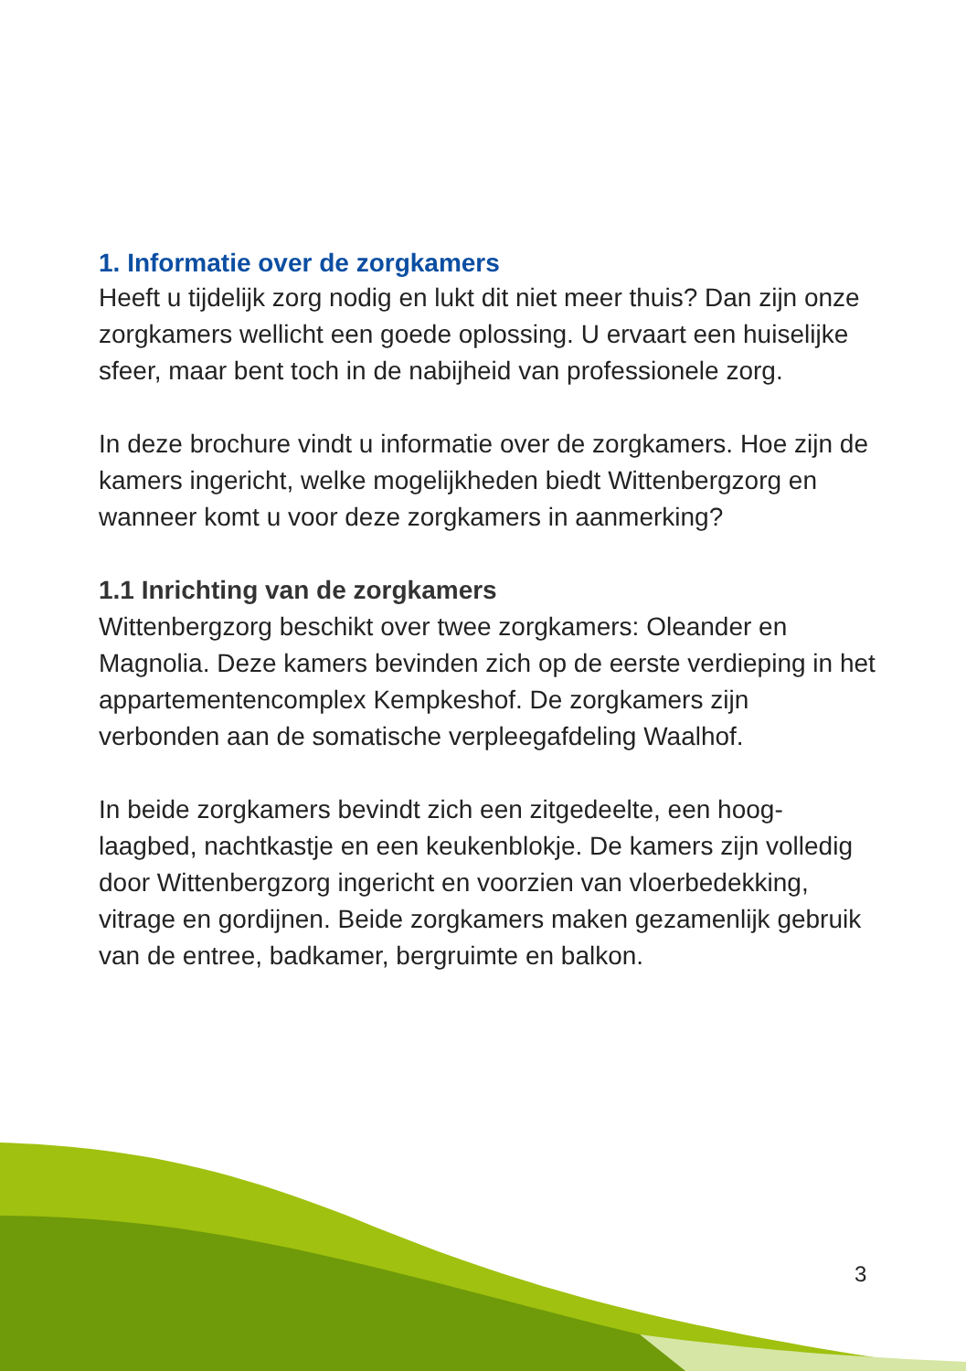1. Informatie over de zorgkamers
Heeft u tijdelijk zorg nodig en lukt dit niet meer thuis? Dan zijn onze zorgkamers wellicht een goede oplossing. U ervaart een huiselijke sfeer, maar bent toch in de nabijheid van professionele zorg.
In deze brochure vindt u informatie over de zorgkamers. Hoe zijn de kamers ingericht, welke mogelijkheden biedt Wittenbergzorg en wanneer komt u voor deze zorgkamers in aanmerking?
1.1 Inrichting van de zorgkamers
Wittenbergzorg beschikt over twee zorgkamers: Oleander en Magnolia. Deze kamers bevinden zich op de eerste verdieping in het appartementencomplex Kempkeshof. De zorgkamers zijn verbonden aan de somatische verpleegafdeling Waalhof.
In beide zorgkamers bevindt zich een zitgedeelte, een hoog-laagbed, nachtkastje en een keukenblokje. De kamers zijn volledig door Wittenbergzorg ingericht en voorzien van vloerbedekking, vitrage en gordijnen. Beide zorgkamers maken gezamenlijk gebruik van de entree, badkamer, bergruimte en balkon.
3